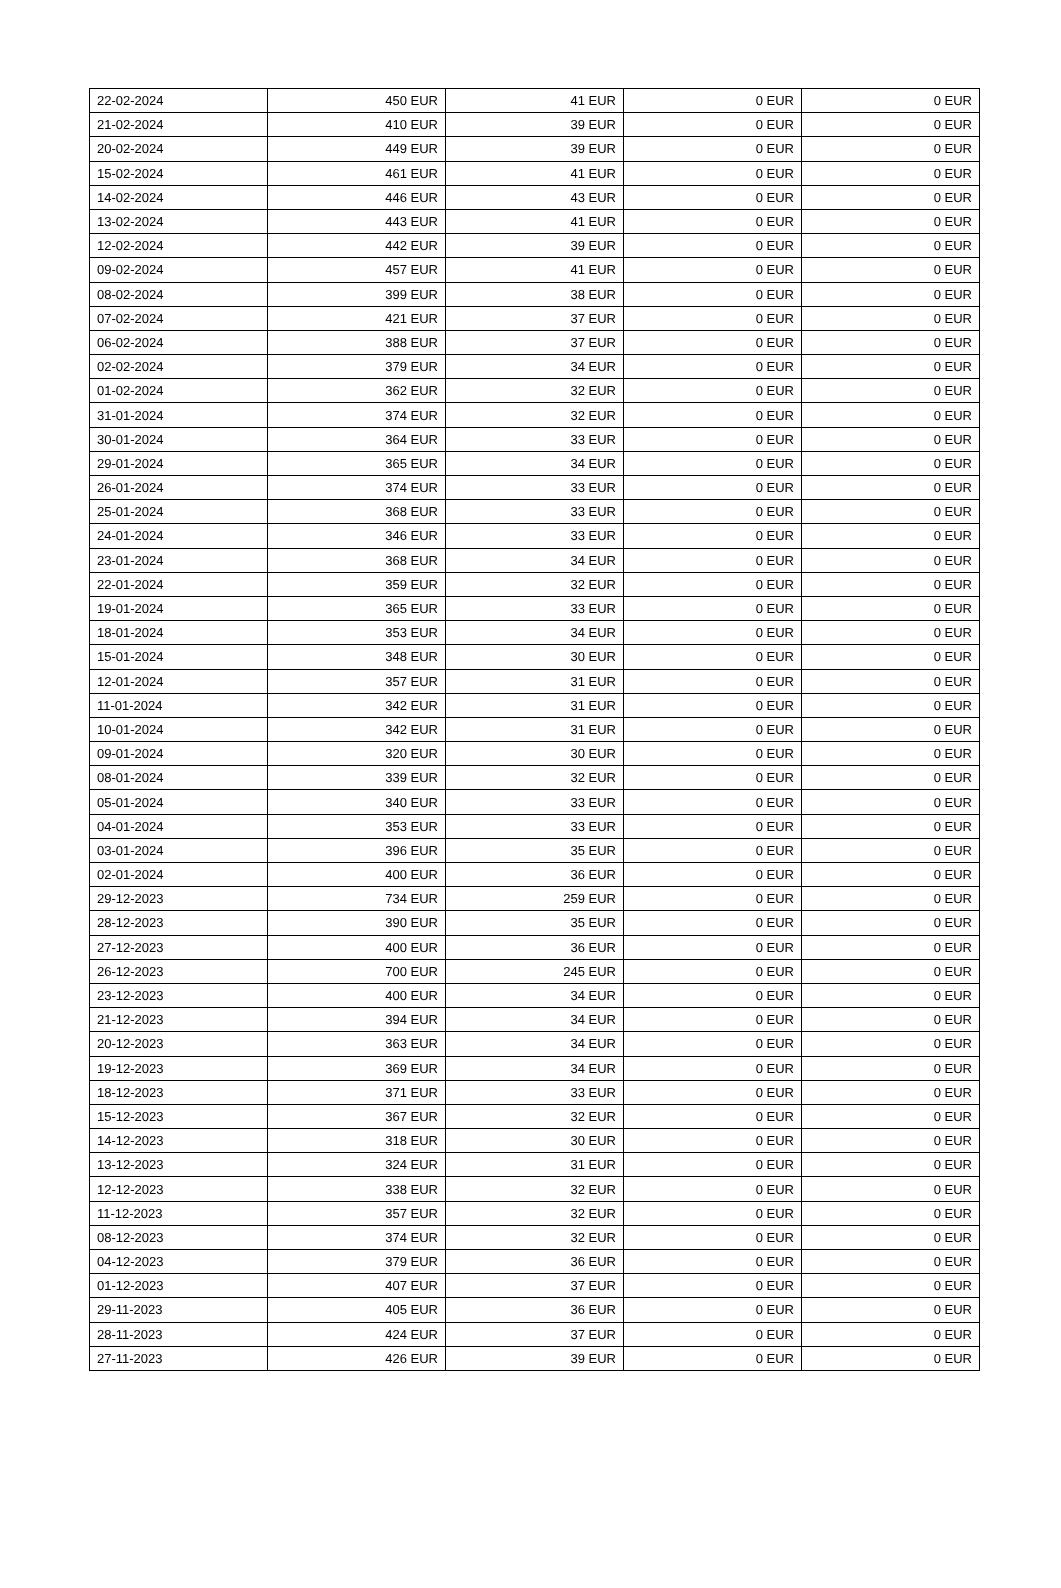| 22-02-2024 | 450 EUR | 41 EUR | 0 EUR | 0 EUR |
| 21-02-2024 | 410 EUR | 39 EUR | 0 EUR | 0 EUR |
| 20-02-2024 | 449 EUR | 39 EUR | 0 EUR | 0 EUR |
| 15-02-2024 | 461 EUR | 41 EUR | 0 EUR | 0 EUR |
| 14-02-2024 | 446 EUR | 43 EUR | 0 EUR | 0 EUR |
| 13-02-2024 | 443 EUR | 41 EUR | 0 EUR | 0 EUR |
| 12-02-2024 | 442 EUR | 39 EUR | 0 EUR | 0 EUR |
| 09-02-2024 | 457 EUR | 41 EUR | 0 EUR | 0 EUR |
| 08-02-2024 | 399 EUR | 38 EUR | 0 EUR | 0 EUR |
| 07-02-2024 | 421 EUR | 37 EUR | 0 EUR | 0 EUR |
| 06-02-2024 | 388 EUR | 37 EUR | 0 EUR | 0 EUR |
| 02-02-2024 | 379 EUR | 34 EUR | 0 EUR | 0 EUR |
| 01-02-2024 | 362 EUR | 32 EUR | 0 EUR | 0 EUR |
| 31-01-2024 | 374 EUR | 32 EUR | 0 EUR | 0 EUR |
| 30-01-2024 | 364 EUR | 33 EUR | 0 EUR | 0 EUR |
| 29-01-2024 | 365 EUR | 34 EUR | 0 EUR | 0 EUR |
| 26-01-2024 | 374 EUR | 33 EUR | 0 EUR | 0 EUR |
| 25-01-2024 | 368 EUR | 33 EUR | 0 EUR | 0 EUR |
| 24-01-2024 | 346 EUR | 33 EUR | 0 EUR | 0 EUR |
| 23-01-2024 | 368 EUR | 34 EUR | 0 EUR | 0 EUR |
| 22-01-2024 | 359 EUR | 32 EUR | 0 EUR | 0 EUR |
| 19-01-2024 | 365 EUR | 33 EUR | 0 EUR | 0 EUR |
| 18-01-2024 | 353 EUR | 34 EUR | 0 EUR | 0 EUR |
| 15-01-2024 | 348 EUR | 30 EUR | 0 EUR | 0 EUR |
| 12-01-2024 | 357 EUR | 31 EUR | 0 EUR | 0 EUR |
| 11-01-2024 | 342 EUR | 31 EUR | 0 EUR | 0 EUR |
| 10-01-2024 | 342 EUR | 31 EUR | 0 EUR | 0 EUR |
| 09-01-2024 | 320 EUR | 30 EUR | 0 EUR | 0 EUR |
| 08-01-2024 | 339 EUR | 32 EUR | 0 EUR | 0 EUR |
| 05-01-2024 | 340 EUR | 33 EUR | 0 EUR | 0 EUR |
| 04-01-2024 | 353 EUR | 33 EUR | 0 EUR | 0 EUR |
| 03-01-2024 | 396 EUR | 35 EUR | 0 EUR | 0 EUR |
| 02-01-2024 | 400 EUR | 36 EUR | 0 EUR | 0 EUR |
| 29-12-2023 | 734 EUR | 259 EUR | 0 EUR | 0 EUR |
| 28-12-2023 | 390 EUR | 35 EUR | 0 EUR | 0 EUR |
| 27-12-2023 | 400 EUR | 36 EUR | 0 EUR | 0 EUR |
| 26-12-2023 | 700 EUR | 245 EUR | 0 EUR | 0 EUR |
| 23-12-2023 | 400 EUR | 34 EUR | 0 EUR | 0 EUR |
| 21-12-2023 | 394 EUR | 34 EUR | 0 EUR | 0 EUR |
| 20-12-2023 | 363 EUR | 34 EUR | 0 EUR | 0 EUR |
| 19-12-2023 | 369 EUR | 34 EUR | 0 EUR | 0 EUR |
| 18-12-2023 | 371 EUR | 33 EUR | 0 EUR | 0 EUR |
| 15-12-2023 | 367 EUR | 32 EUR | 0 EUR | 0 EUR |
| 14-12-2023 | 318 EUR | 30 EUR | 0 EUR | 0 EUR |
| 13-12-2023 | 324 EUR | 31 EUR | 0 EUR | 0 EUR |
| 12-12-2023 | 338 EUR | 32 EUR | 0 EUR | 0 EUR |
| 11-12-2023 | 357 EUR | 32 EUR | 0 EUR | 0 EUR |
| 08-12-2023 | 374 EUR | 32 EUR | 0 EUR | 0 EUR |
| 04-12-2023 | 379 EUR | 36 EUR | 0 EUR | 0 EUR |
| 01-12-2023 | 407 EUR | 37 EUR | 0 EUR | 0 EUR |
| 29-11-2023 | 405 EUR | 36 EUR | 0 EUR | 0 EUR |
| 28-11-2023 | 424 EUR | 37 EUR | 0 EUR | 0 EUR |
| 27-11-2023 | 426 EUR | 39 EUR | 0 EUR | 0 EUR |